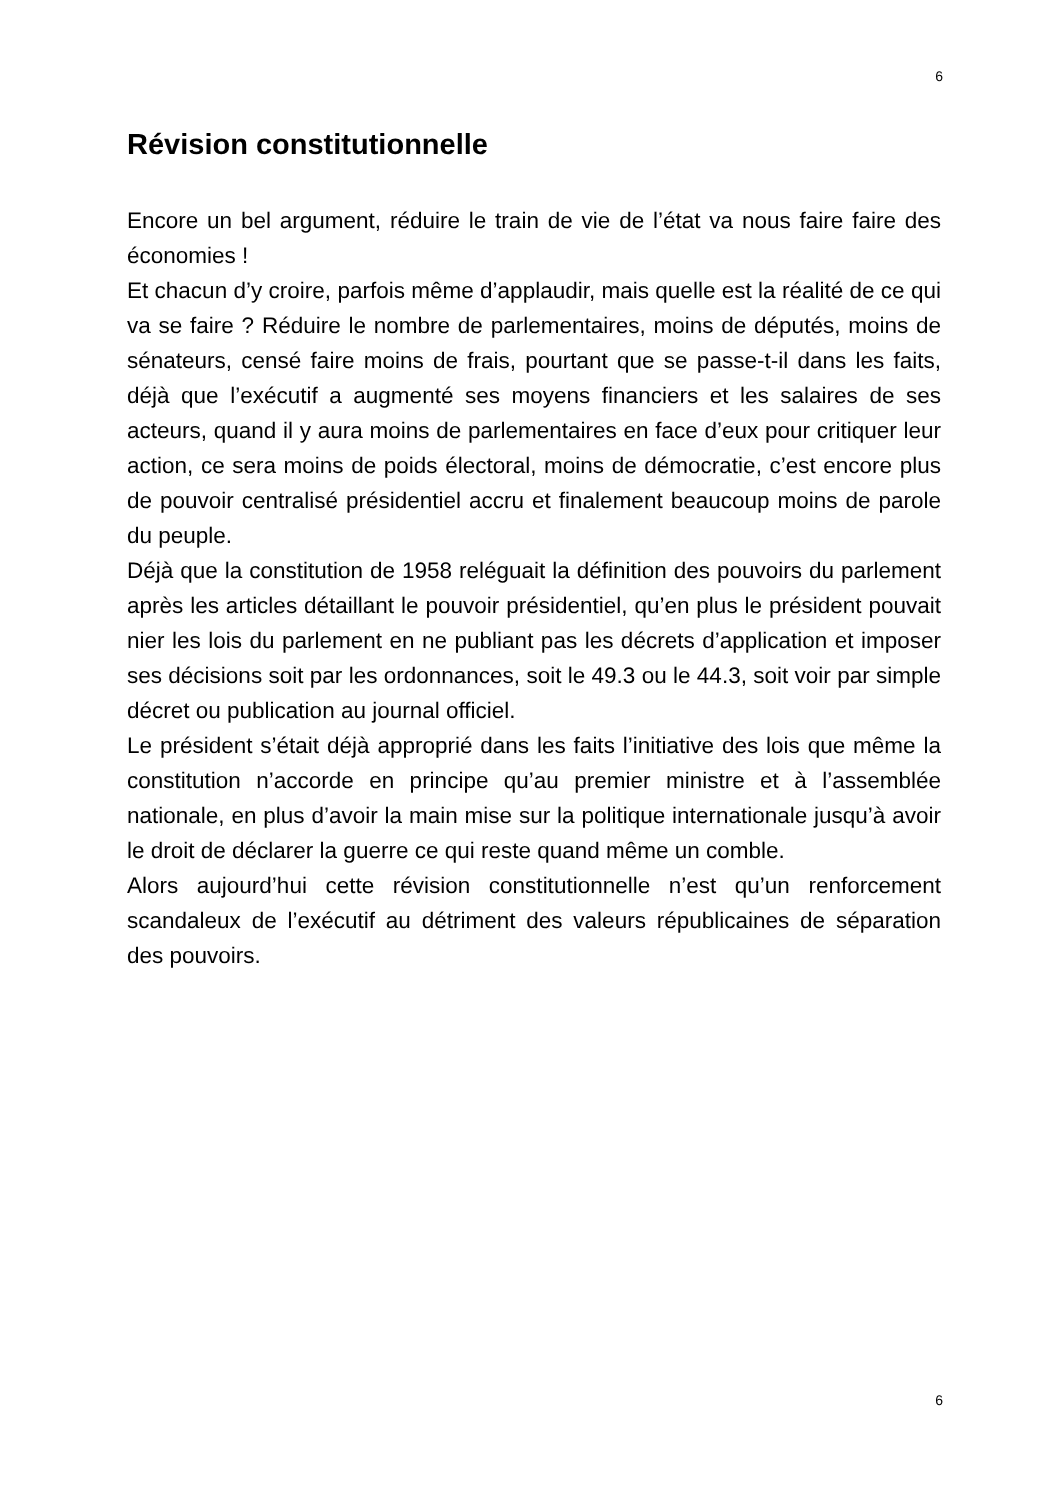6
Révision constitutionnelle
Encore un bel argument, réduire le train de vie de l’état va nous faire faire des économies !
Et chacun d’y croire, parfois même d’applaudir, mais quelle est la réalité de ce qui va se faire ? Réduire le nombre de parlementaires, moins de députés, moins de sénateurs, censé faire moins de frais, pourtant que se passe-t-il dans les faits, déjà que l’exécutif a augmenté ses moyens financiers et les salaires de ses acteurs, quand il y aura moins de parlementaires en face d’eux pour critiquer leur action, ce sera moins de poids électoral, moins de démocratie, c’est encore plus de pouvoir centralisé présidentiel accru et finalement beaucoup moins de parole du peuple.
Déjà que la constitution de 1958 reléguait la définition des pouvoirs du parlement après les articles détaillant le pouvoir présidentiel, qu’en plus le président pouvait nier les lois du parlement en ne publiant pas les décrets d’application et imposer ses décisions soit par les ordonnances, soit le 49.3 ou le 44.3, soit voir par simple décret ou publication au journal officiel.
Le président s’était déjà approprié dans les faits l’initiative des lois que même la constitution n’accorde en principe qu’au premier ministre et à l’assemblée nationale, en plus d’avoir la main mise sur la politique internationale jusqu’à avoir le droit de déclarer la guerre ce qui reste quand même un comble.
Alors aujourd’hui cette révision constitutionnelle n’est qu’un renforcement scandaleux de l’exécutif au détriment des valeurs républicaines de séparation des pouvoirs.
6